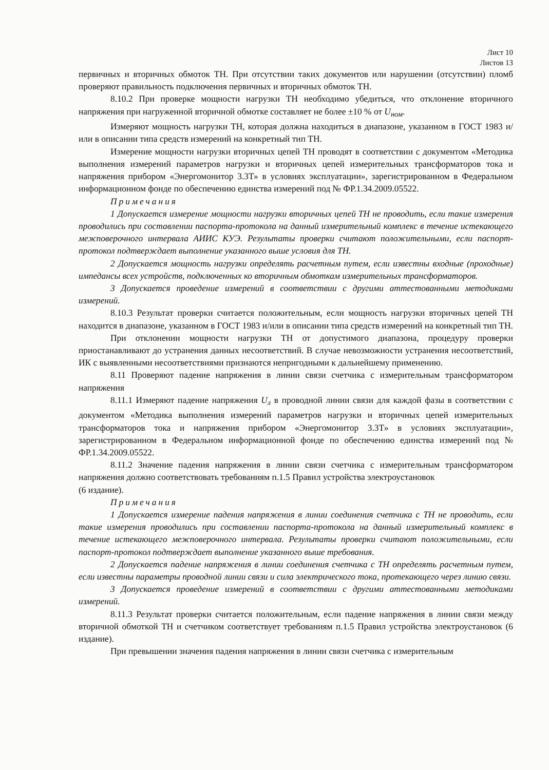Лист 10
Листов 13
первичных и вторичных обмоток ТН. При отсутствии таких документов или нарушении (отсутствии) пломб проверяют правильность подключения первичных и вторичных обмоток ТН.
8.10.2 При проверке мощности нагрузки ТН необходимо убедиться, что отклонение вторичного напряжения при нагруженной вторичной обмотке составляет не более ±10 % от U<sub>ном</sub>.
Измеряют мощность нагрузки ТН, которая должна находиться в диапазоне, указанном в ГОСТ 1983 и/или в описании типа средств измерений на конкретный тип ТН.
Измерение мощности нагрузки вторичных цепей ТН проводят в соответствии с документом «Методика выполнения измерений параметров нагрузки и вторичных цепей измерительных трансформаторов тока и напряжения прибором «Энергомонитор 3.3Т» в условиях эксплуатации», зарегистрированном в Федеральном информационном фонде по обеспечению единства измерений под № ФР.1.34.2009.05522.
Примечания
1 Допускается измерение мощности нагрузки вторичных цепей ТН не проводить, если такие измерения проводились при составлении паспорта-протокола на данный измерительный комплекс в течение истекающего межповерочного интервала АИИС КУЭ. Результаты проверки считают положительными, если паспорт-протокол подтверждает выполнение указанного выше условия для ТН.
2 Допускается мощность нагрузки определять расчетным путем, если известны входные (проходные) импедансы всех устройств, подключенных ко вторичным обмоткам измерительных трансформаторов.
3 Допускается проведение измерений в соответствии с другими аттестованными методиками измерений.
8.10.3 Результат проверки считается положительным, если мощность нагрузки вторичных цепей ТН находится в диапазоне, указанном в ГОСТ 1983 и/или в описании типа средств измерений на конкретный тип ТН.
При отклонении мощности нагрузки ТН от допустимого диапазона, процедуру проверки приостанавливают до устранения данных несоответствий. В случае невозможности устранения несоответствий, ИК с выявленными несоответствиями признаются непригодными к дальнейшему применению.
8.11 Проверяют падение напряжения в линии связи счетчика с измерительным трансформатором напряжения
8.11.1 Измеряют падение напряжения U<sub>л</sub> в проводной линии связи для каждой фазы в соответствии с документом «Методика выполнения измерений параметров нагрузки и вторичных цепей измерительных трансформаторов тока и напряжения прибором «Энергомонитор 3.3Т» в условиях эксплуатации», зарегистрированном в Федеральном информационной фонде по обеспечению единства измерений под № ФР.1.34.2009.05522.
8.11.2 Значение падения напряжения в линии связи счетчика с измерительным трансформатором напряжения должно соответствовать требованиям п.1.5 Правил устройства электроустановок
(6 издание).
Примечания
1 Допускается измерение падения напряжения в линии соединения счетчика с ТН не проводить, если такие измерения проводились при составлении паспорта-протокола на данный измерительный комплекс в течение истекающего межповерочного интервала. Результаты проверки считают положительными, если паспорт-протокол подтверждает выполнение указанного выше требования.
2 Допускается падение напряжения в линии соединения счетчика с ТН определять расчетным путем, если известны параметры проводной линии связи и сила электрического тока, протекающего через линию связи.
3 Допускается проведение измерений в соответствии с другими аттестованными методиками измерений.
8.11.3 Результат проверки считается положительным, если падение напряжения в линии связи между вторичной обмоткой ТН и счетчиком соответствует требованиям п.1.5 Правил устройства электроустановок (6 издание).
При превышении значения падения напряжения в линии связи счетчика с измерительным